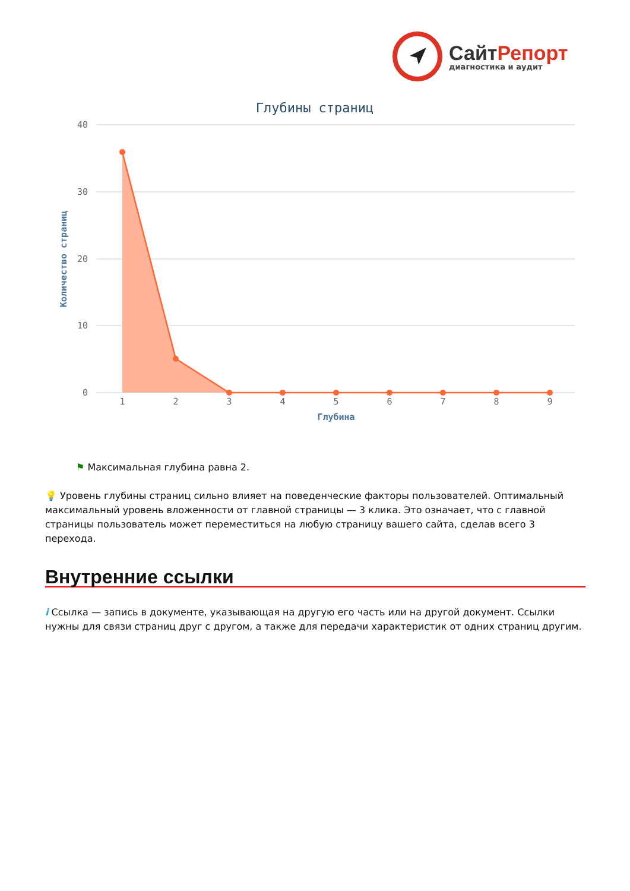СайтРепорт
диагностика и аудит
Глубины страниц
40
30
20
10
0
Количество страниц
1
2
3
4
5
6
7
8
9
Глубина
⚑ Максимальная глубина равна 2.
💡 Уровень глубины страниц сильно влияет на поведенческие факторы пользователей. Оптимальный максимальный уровень вложенности от главной страницы — 3 клика. Это означает, что с главной страницы пользователь может переместиться на любую страницу вашего сайта, сделав всего 3 перехода.
Внутренние ссылки
i Ссылка — запись в документе, указывающая на другую его часть или на другой документ. Ссылки нужны для связи страниц друг с другом, а также для передачи характеристик от одних страниц другим.